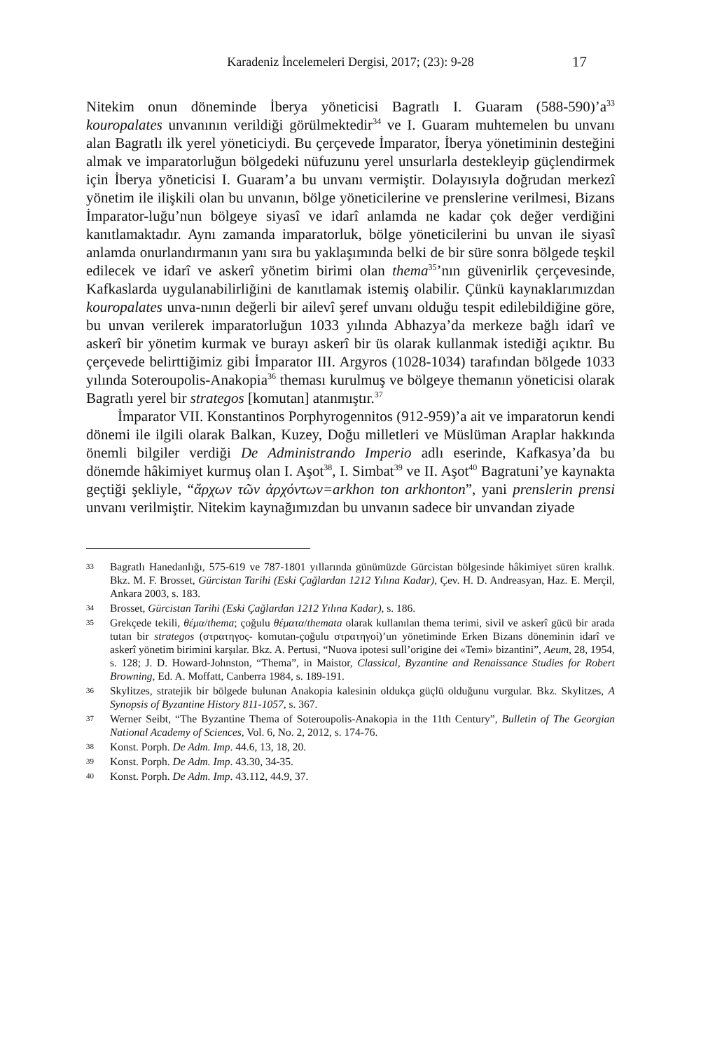Karadeniz İncelemeleri Dergisi, 2017; (23): 9-28 17
Nitekim onun döneminde İberya yöneticisi Bagratlı I. Guaram (588-590)’a<sup>33</sup> kouropalates unvanının verildiği görülmektedir<sup>34</sup> ve I. Guaram muhtemelen bu unvanı alan Bagratlı ilk yerel yöneticiydi. Bu çerçevede İmparator, İberya yönetiminin desteğini almak ve imparatorluğun bölgedeki nüfuzunu yerel unsurlarla destekleyip güçlendirmek için İberya yöneticisi I. Guaram’a bu unvanı vermiştir. Dolayısıyla doğrudan merkezî yönetim ile ilişkili olan bu unvanın, bölge yöneticilerine ve prenslerine verilmesi, Bizans İmparator-luğu’nun bölgeye siyasî ve idarî anlamda ne kadar çok değer verdiğini kanıtlamaktadır. Aynı zamanda imparatorluk, bölge yöneticilerini bu unvan ile siyasî anlamda onurlandırmanın yanı sıra bu yaklaşımında belki de bir süre sonra bölgede teşkil edilecek ve idarî ve askerî yönetim birimi olan thema<sup>35</sup>’nın güvenirlik çerçevesinde, Kafkaslarda uygulanabilirliğini de kanıtlamak istemiş olabilir. Çünkü kaynaklarımızdan kouropalates unva-nının değerli bir ailevî şeref unvanı olduğu tespit edilebildiğine göre, bu unvan verilerek imparatorluğun 1033 yılında Abhazya’da merkeze bağlı idarî ve askerî bir yönetim kurmak ve burayı askerî bir üs olarak kullanmak istediği açıktır. Bu çerçevede belirttiğimiz gibi İmparator III. Argyros (1028-1034) tarafından bölgede 1033 yılında Soteroupolis-Anakopia<sup>36</sup> theması kurulmuş ve bölgeye themanın yöneticisi olarak Bagratlı yerel bir strategos [komutan] atanmıştır.<sup>37</sup>
İmparator VII. Konstantinos Porphyrogennitos (912-959)’a ait ve imparatorun kendi dönemi ile ilgili olarak Balkan, Kuzey, Doğu milletleri ve Müslüman Araplar hakkında önemli bilgiler verdiği De Administrando Imperio adlı eserinde, Kafkasya’da bu dönemde hâkimiyet kurmuş olan I. Aşot<sup>38</sup>, I. Simbat<sup>39</sup> ve II. Aşot<sup>40</sup> Bagratuni’ye kaynakta geçtiği şekliyle, “ἄρχων τῶν ἀρχόντων=arkhon ton arkhonton”, yani prenslerin prensi unvanı verilmiştir. Nitekim kaynağımızdan bu unvanın sadece bir unvandan ziyade
33 Bagratlı Hanedanlığı, 575-619 ve 787-1801 yıllarında günümüzde Gürcistan bölgesinde hâkimiyet süren krallık. Bkz. M. F. Brosset, Gürcistan Tarihi (Eski Çağlardan 1212 Yılına Kadar), Çev. H. D. Andreasyan, Haz. E. Merçil, Ankara 2003, s. 183.
34 Brosset, Gürcistan Tarihi (Eski Çağlardan 1212 Yılına Kadar), s. 186.
35 Grekçede tekili, θέμα/thema; çoğulu θέματα/themata olarak kullanılan thema terimi, sivil ve askerî gücü bir arada tutan bir strategos (στρατηγος- komutan-çoğulu στρατηγοί)’un yönetiminde Erken Bizans döneminin idarî ve askerî yönetim birimini karşılar. Bkz. A. Pertusi, “Nuova ipotesi sull’origine dei «Temi» bizantini”, Aeum, 28, 1954, s. 128; J. D. Howard-Johnston, “Thema”, in Maistor, Classical, Byzantine and Renaissance Studies for Robert Browning, Ed. A. Moffatt, Canberra 1984, s. 189-191.
36 Skylitzes, stratejik bir bölgede bulunan Anakopia kalesinin oldukça güçlü olduğunu vurgular. Bkz. Skylitzes, A Synopsis of Byzantine History 811-1057, s. 367.
37 Werner Seibt, “The Byzantine Thema of Soteroupolis-Anakopia in the 11th Century”, Bulletin of The Georgian National Academy of Sciences, Vol. 6, No. 2, 2012, s. 174-76.
38 Konst. Porph. De Adm. Imp. 44.6, 13, 18, 20.
39 Konst. Porph. De Adm. Imp. 43.30, 34-35.
40 Konst. Porph. De Adm. Imp. 43.112, 44.9, 37.